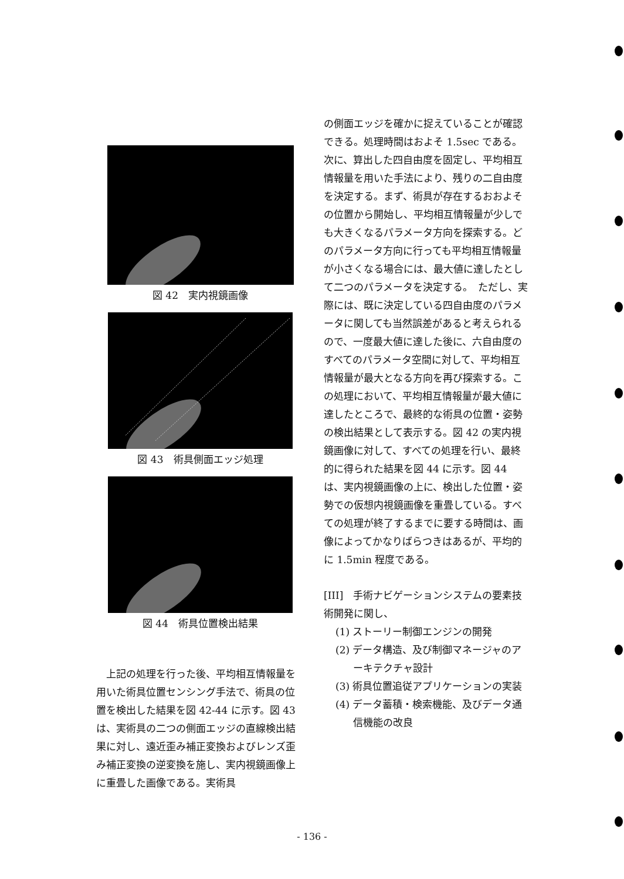図 42　実内視鏡画像
図 43　術具側面エッジ処理
図 44　術具位置検出結果
　上記の処理を行った後、平均相互情報量を用いた術具位置センシング手法で、術具の位置を検出した結果を図 42-44 に示す。図 43 は、実術具の二つの側面エッジの直線検出結果に対し、遠近歪み補正変換およびレンズ歪み補正変換の逆変換を施し、実内視鏡画像上に重畳した画像である。実術具
の側面エッジを確かに捉えていることが確認できる。処理時間はおよそ 1.5sec である。次に、算出した四自由度を固定し、平均相互情報量を用いた手法により、残りの二自由度を決定する。まず、術具が存在するおおよその位置から開始し、平均相互情報量が少しでも大きくなるパラメータ方向を探索する。どのパラメータ方向に行っても平均相互情報量が小さくなる場合には、最大値に達したとして二つのパラメータを決定する。　ただし、実際には、既に決定している四自由度のパラメータに関しても当然誤差があると考えられるので、一度最大値に達した後に、六自由度のすべてのパラメータ空間に対して、平均相互情報量が最大となる方向を再び探索する。この処理において、平均相互情報量が最大値に達したところで、最終的な術具の位置・姿勢の検出結果として表示する。図 42 の実内視鏡画像に対して、すべての処理を行い、最終的に得られた結果を図 44 に示す。図 44 は、実内視鏡画像の上に、検出した位置・姿勢での仮想内視鏡画像を重畳している。すべての処理が終了するまでに要する時間は、画像によってかなりばらつきはあるが、平均的に 1.5min 程度である。
[III]　手術ナビゲーションシステムの要素技術開発に関し、
(1) ストーリー制御エンジンの開発
(2) データ構造、及び制御マネージャのアーキテクチャ設計
(3) 術具位置追従アプリケーションの実装
(4) データ蓄積・検索機能、及びデータ通信機能の改良
- 136 -